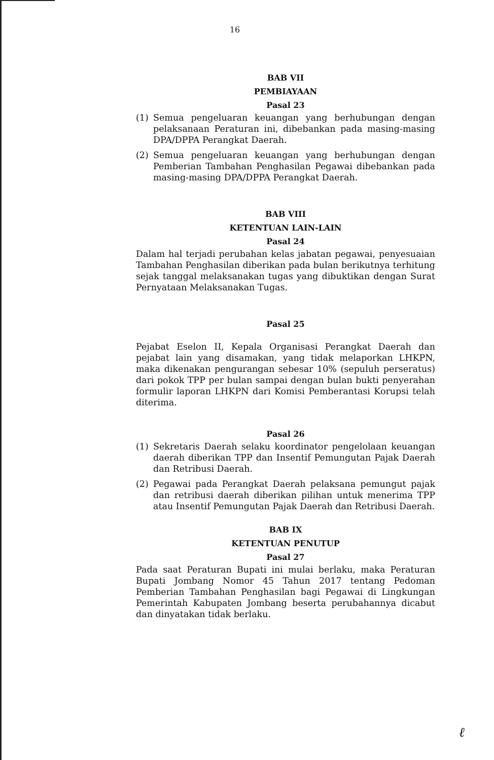16
BAB VII
PEMBIAYAAN
Pasal 23
(1) Semua pengeluaran keuangan yang berhubungan dengan pelaksanaan Peraturan ini, dibebankan pada masing-masing DPA/DPPA Perangkat Daerah.
(2) Semua pengeluaran keuangan yang berhubungan dengan Pemberian Tambahan Penghasilan Pegawai dibebankan pada masing-masing DPA/DPPA Perangkat Daerah.
BAB VIII
KETENTUAN LAIN-LAIN
Pasal 24
Dalam hal terjadi perubahan kelas jabatan pegawai, penyesuaian Tambahan Penghasilan diberikan pada bulan berikutnya terhitung sejak tanggal melaksanakan tugas yang dibuktikan dengan Surat Pernyataan Melaksanakan Tugas.
Pasal 25
Pejabat Eselon II, Kepala Organisasi Perangkat Daerah dan pejabat lain yang disamakan, yang tidak melaporkan LHKPN, maka dikenakan pengurangan sebesar 10% (sepuluh perseratus) dari pokok TPP per bulan sampai dengan bulan bukti penyerahan formulir laporan LHKPN dari Komisi Pemberantasi Korupsi telah diterima.
Pasal 26
(1) Sekretaris Daerah selaku koordinator pengelolaan keuangan daerah diberikan TPP dan Insentif Pemungutan Pajak Daerah dan Retribusi Daerah.
(2) Pegawai pada Perangkat Daerah pelaksana pemungut pajak dan retribusi daerah diberikan pilihan untuk menerima TPP atau Insentif Pemungutan Pajak Daerah dan Retribusi Daerah.
BAB IX
KETENTUAN PENUTUP
Pasal 27
Pada saat Peraturan Bupati ini mulai berlaku, maka Peraturan Bupati Jombang Nomor 45 Tahun 2017 tentang Pedoman Pemberian Tambahan Penghasilan bagi Pegawai di Lingkungan Pemerintah Kabupaten Jombang beserta perubahannya dicabut dan dinyatakan tidak berlaku.
ℓ